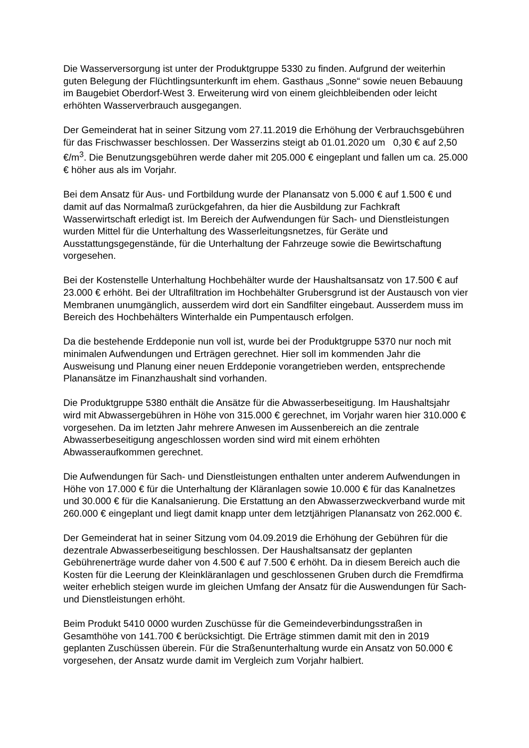Die Wasserversorgung ist unter der Produktgruppe 5330 zu finden. Aufgrund der weiterhin guten Belegung der Flüchtlingsunterkunft im ehem. Gasthaus „Sonne“ sowie neuen Bebauung im Baugebiet Oberdorf-West 3. Erweiterung wird von einem gleichbleibenden oder leicht erhöhten Wasserverbrauch ausgegangen.
Der Gemeinderat hat in seiner Sitzung vom 27.11.2019 die Erhöhung der Verbrauchsgebühren für das Frischwasser beschlossen. Der Wasserzins steigt ab 01.01.2020 um 0,30 € auf 2,50 €/m<sup>3</sup>. Die Benutzungsgebühren werde daher mit 205.000 € eingeplant und fallen um ca. 25.000 € höher aus als im Vorjahr.
Bei dem Ansatz für Aus- und Fortbildung wurde der Planansatz von 5.000 € auf 1.500 € und damit auf das Normalmaß zurückgefahren, da hier die Ausbildung zur Fachkraft Wasserwirtschaft erledigt ist. Im Bereich der Aufwendungen für Sach- und Dienstleistungen wurden Mittel für die Unterhaltung des Wasserleitungsnetzes, für Geräte und Ausstattungsgegenstände, für die Unterhaltung der Fahrzeuge sowie die Bewirtschaftung vorgesehen.
Bei der Kostenstelle Unterhaltung Hochbehälter wurde der Haushaltsansatz von 17.500 € auf 23.000 € erhöht. Bei der Ultrafiltration im Hochbehälter Grubersgrund ist der Austausch von vier Membranen unumgänglich, ausserdem wird dort ein Sandfilter eingebaut. Ausserdem muss im Bereich des Hochbehälters Winterhalde ein Pumpentausch erfolgen.
Da die bestehende Erddeponie nun voll ist, wurde bei der Produktgruppe 5370 nur noch mit minimalen Aufwendungen und Erträgen gerechnet. Hier soll im kommenden Jahr die Ausweisung und Planung einer neuen Erddeponie vorangetrieben werden, entsprechende Planansätze im Finanzhaushalt sind vorhanden.
Die Produktgruppe 5380 enthält die Ansätze für die Abwasserbeseitigung. Im Haushaltsjahr wird mit Abwassergebühren in Höhe von 315.000 € gerechnet, im Vorjahr waren hier 310.000 € vorgesehen. Da im letzten Jahr mehrere Anwesen im Aussenbereich an die zentrale Abwasserbeseitigung angeschlossen worden sind wird mit einem erhöhten Abwasseraufkommen gerechnet.
Die Aufwendungen für Sach- und Dienstleistungen enthalten unter anderem Aufwendungen in Höhe von 17.000 € für die Unterhaltung der Kläranlagen sowie 10.000 € für das Kanalnetzes und 30.000 € für die Kanalsanierung. Die Erstattung an den Abwasserzweckverband wurde mit 260.000 € eingeplant und liegt damit knapp unter dem letztjährigen Planansatz von 262.000 €.
Der Gemeinderat hat in seiner Sitzung vom 04.09.2019 die Erhöhung der Gebühren für die dezentrale Abwasserbeseitigung beschlossen. Der Haushaltsansatz der geplanten Gebührenerträge wurde daher von 4.500 € auf 7.500 € erhöht. Da in diesem Bereich auch die Kosten für die Leerung der Kleinkläranlagen und geschlossenen Gruben durch die Fremdfirma weiter erheblich steigen wurde im gleichen Umfang der Ansatz für die Auswendungen für Sach- und Dienstleistungen erhöht.
Beim Produkt 5410 0000 wurden Zuschüsse für die Gemeindeverbindungsstraßen in Gesamthöhe von 141.700 € berücksichtigt. Die Erträge stimmen damit mit den in 2019 geplanten Zuschüssen überein. Für die Straßenunterhaltung wurde ein Ansatz von 50.000 € vorgesehen, der Ansatz wurde damit im Vergleich zum Vorjahr halbiert.